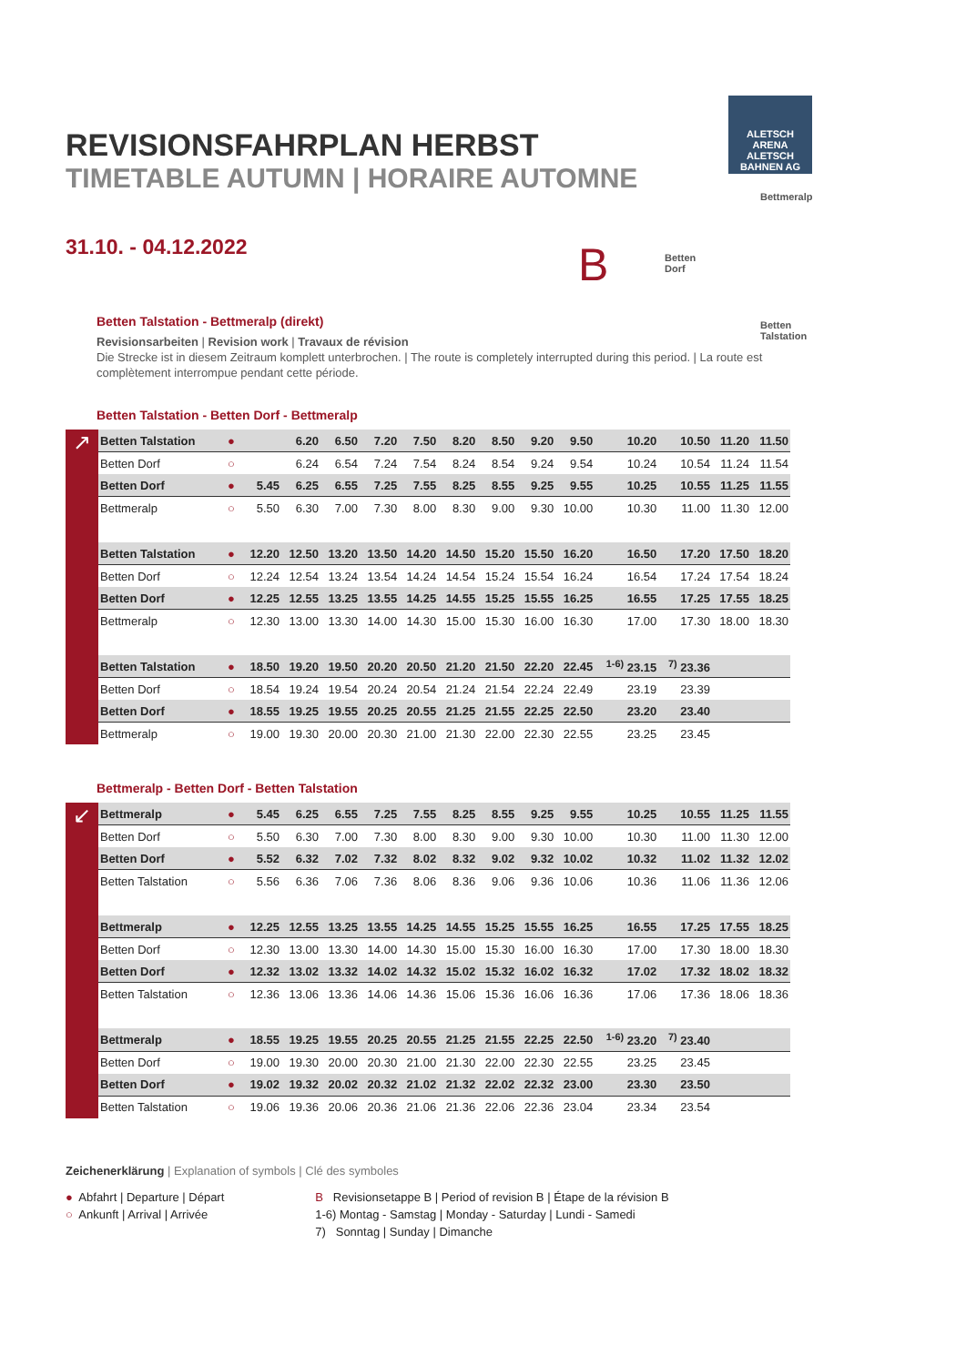ALETSCH
ARENA
ALETSCH BAHNEN AG
REVISIONSFAHRPLAN HERBST
TIMETABLE AUTUMN | HORAIRE AUTOMNE
31.10. - 04.12.2022
B
Bettmeralp
Betten
Dorf
Betten
Talstation
Betten Talstation - Bettmeralp (direkt)
Revisionsarbeiten | Revision work | Travaux de révision
Die Strecke ist in diesem Zeitraum komplett unterbrochen. | The route is completely interrupted during this period. | La route est complètement interrompue pendant cette période.
Betten Talstation - Betten Dorf - Bettmeralp
↗
| Betten Talstation | ● | | 6.20 | 6.50 | 7.20 | 7.50 | 8.20 | 8.50 | 9.20 | 9.50 | 10.20 | 10.50 | 11.20 | 11.50 |
| Betten Dorf | ○ | | 6.24 | 6.54 | 7.24 | 7.54 | 8.24 | 8.54 | 9.24 | 9.54 | 10.24 | 10.54 | 11.24 | 11.54 |
| Betten Dorf | ● | 5.45 | 6.25 | 6.55 | 7.25 | 7.55 | 8.25 | 8.55 | 9.25 | 9.55 | 10.25 | 10.55 | 11.25 | 11.55 |
| Bettmeralp | ○ | 5.50 | 6.30 | 7.00 | 7.30 | 8.00 | 8.30 | 9.00 | 9.30 | 10.00 | 10.30 | 11.00 | 11.30 | 12.00 |
| Betten Talstation | ● | 12.20 | 12.50 | 13.20 | 13.50 | 14.20 | 14.50 | 15.20 | 15.50 | 16.20 | 16.50 | 17.20 | 17.50 | 18.20 |
| Betten Dorf | ○ | 12.24 | 12.54 | 13.24 | 13.54 | 14.24 | 14.54 | 15.24 | 15.54 | 16.24 | 16.54 | 17.24 | 17.54 | 18.24 |
| Betten Dorf | ● | 12.25 | 12.55 | 13.25 | 13.55 | 14.25 | 14.55 | 15.25 | 15.55 | 16.25 | 16.55 | 17.25 | 17.55 | 18.25 |
| Bettmeralp | ○ | 12.30 | 13.00 | 13.30 | 14.00 | 14.30 | 15.00 | 15.30 | 16.00 | 16.30 | 17.00 | 17.30 | 18.00 | 18.30 |
| Betten Talstation | ● | 18.50 | 19.20 | 19.50 | 20.20 | 20.50 | 21.20 | 21.50 | 22.20 | 22.45 | <sup>1-6)</sup> 23.15 | <sup>7)</sup> 23.36 | | |
| Betten Dorf | ○ | 18.54 | 19.24 | 19.54 | 20.24 | 20.54 | 21.24 | 21.54 | 22.24 | 22.49 | 23.19 | 23.39 | | |
| Betten Dorf | ● | 18.55 | 19.25 | 19.55 | 20.25 | 20.55 | 21.25 | 21.55 | 22.25 | 22.50 | 23.20 | 23.40 | | |
| Bettmeralp | ○ | 19.00 | 19.30 | 20.00 | 20.30 | 21.00 | 21.30 | 22.00 | 22.30 | 22.55 | 23.25 | 23.45 | | |
Bettmeralp - Betten Dorf - Betten Talstation
↙
| Bettmeralp | ● | 5.45 | 6.25 | 6.55 | 7.25 | 7.55 | 8.25 | 8.55 | 9.25 | 9.55 | 10.25 | 10.55 | 11.25 | 11.55 |
| Betten Dorf | ○ | 5.50 | 6.30 | 7.00 | 7.30 | 8.00 | 8.30 | 9.00 | 9.30 | 10.00 | 10.30 | 11.00 | 11.30 | 12.00 |
| Betten Dorf | ● | 5.52 | 6.32 | 7.02 | 7.32 | 8.02 | 8.32 | 9.02 | 9.32 | 10.02 | 10.32 | 11.02 | 11.32 | 12.02 |
| Betten Talstation | ○ | 5.56 | 6.36 | 7.06 | 7.36 | 8.06 | 8.36 | 9.06 | 9.36 | 10.06 | 10.36 | 11.06 | 11.36 | 12.06 |
| Bettmeralp | ● | 12.25 | 12.55 | 13.25 | 13.55 | 14.25 | 14.55 | 15.25 | 15.55 | 16.25 | 16.55 | 17.25 | 17.55 | 18.25 |
| Betten Dorf | ○ | 12.30 | 13.00 | 13.30 | 14.00 | 14.30 | 15.00 | 15.30 | 16.00 | 16.30 | 17.00 | 17.30 | 18.00 | 18.30 |
| Betten Dorf | ● | 12.32 | 13.02 | 13.32 | 14.02 | 14.32 | 15.02 | 15.32 | 16.02 | 16.32 | 17.02 | 17.32 | 18.02 | 18.32 |
| Betten Talstation | ○ | 12.36 | 13.06 | 13.36 | 14.06 | 14.36 | 15.06 | 15.36 | 16.06 | 16.36 | 17.06 | 17.36 | 18.06 | 18.36 |
| Bettmeralp | ● | 18.55 | 19.25 | 19.55 | 20.25 | 20.55 | 21.25 | 21.55 | 22.25 | 22.50 | <sup>1-6)</sup> 23.20 | <sup>7)</sup> 23.40 | | |
| Betten Dorf | ○ | 19.00 | 19.30 | 20.00 | 20.30 | 21.00 | 21.30 | 22.00 | 22.30 | 22.55 | 23.25 | 23.45 | | |
| Betten Dorf | ● | 19.02 | 19.32 | 20.02 | 20.32 | 21.02 | 21.32 | 22.02 | 22.32 | 23.00 | 23.30 | 23.50 | | |
| Betten Talstation | ○ | 19.06 | 19.36 | 20.06 | 20.36 | 21.06 | 21.36 | 22.06 | 22.36 | 23.04 | 23.34 | 23.54 | | |
Zeichenerklärung | Explanation of symbols | Clé des symboles
● Abfahrt | Departure | Départ
○ Ankunft | Arrival | Arrivée
B Revisionsetappe B | Period of revision B | Étape de la révision B
1-6) Montag - Samstag | Monday - Saturday | Lundi - Samedi
7) Sonntag | Sunday | Dimanche